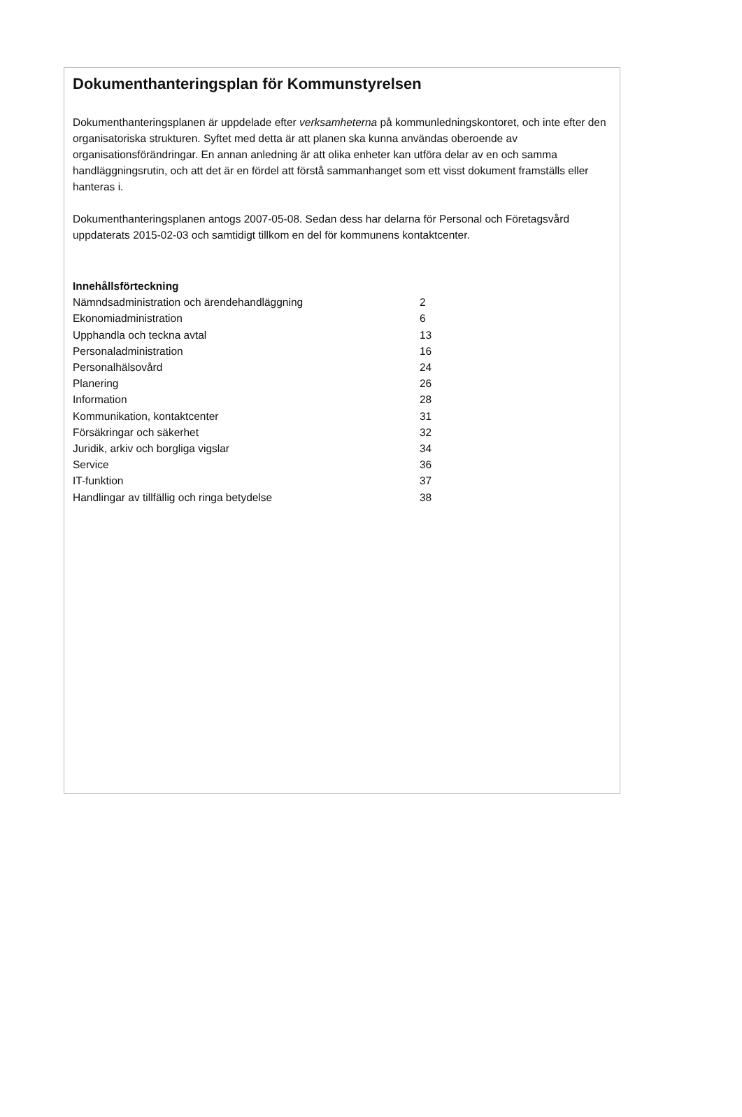Dokumenthanteringsplan för Kommunstyrelsen
Dokumenthanteringsplanen är uppdelade efter verksamheterna på kommunledningskontoret, och inte efter den organisatoriska strukturen. Syftet med detta är att planen ska kunna användas oberoende av organisationsförändringar. En annan anledning är att olika enheter kan utföra delar av en och samma handläggningsrutin, och att det är en fördel att förstå sammanhanget som ett visst dokument framställs eller hanteras i.
Dokumenthanteringsplanen antogs 2007-05-08. Sedan dess har delarna för Personal och Företagsvård uppdaterats 2015-02-03 och samtidigt tillkom en del för kommunens kontaktcenter.
Innehållsförteckning
Nämndsadministration och ärendehandläggning 2
Ekonomiadministration 6
Upphandla och teckna avtal 13
Personaladministration 16
Personalhälsovård 24
Planering 26
Information 28
Kommunikation, kontaktcenter 31
Försäkringar och säkerhet 32
Juridik, arkiv och borgliga vigslar 34
Service 36
IT-funktion 37
Handlingar av tillfällig och ringa betydelse 38